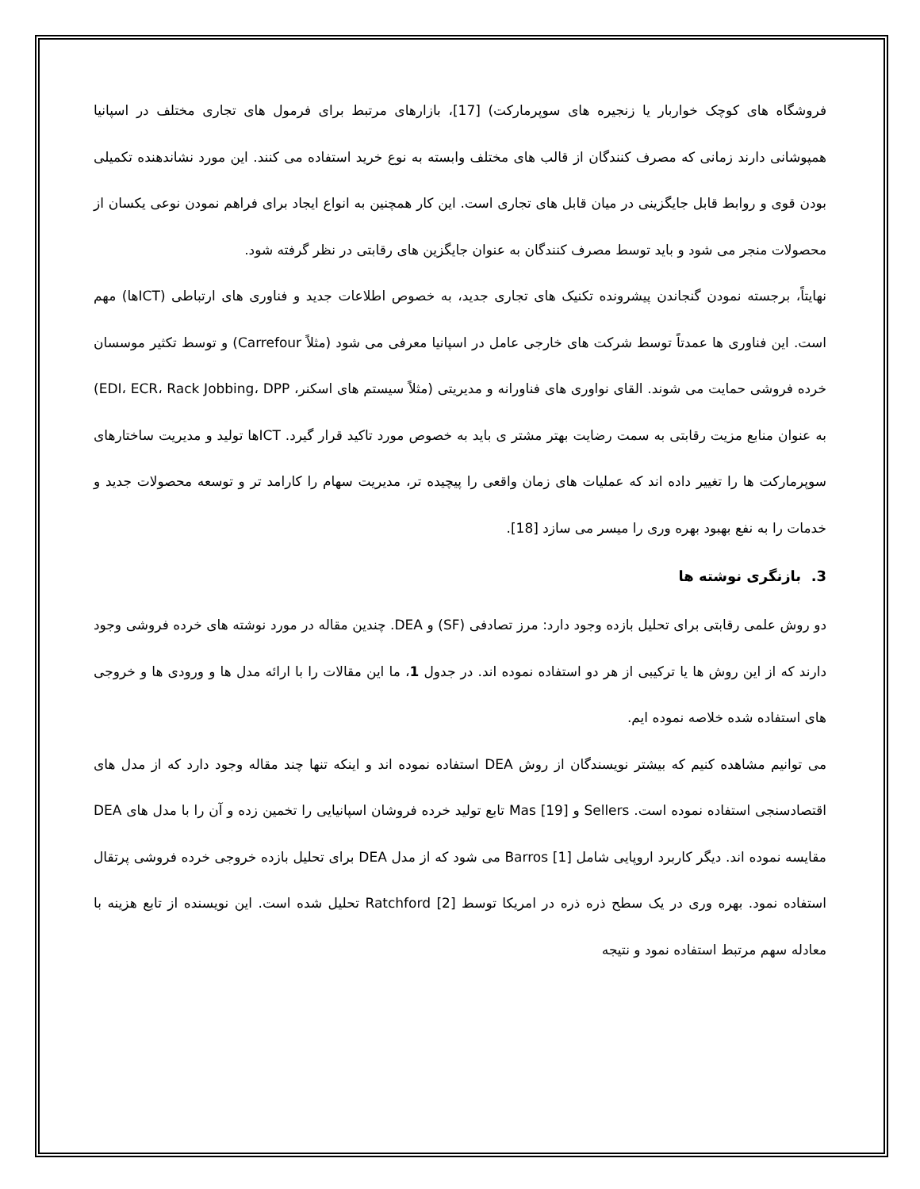فروشگاه های کوچک خواربار یا زنجیره های سوپرمارکت) [17]، بازارهای مرتبط برای فرمول های تجاری مختلف در اسپانیا همپوشانی دارند زمانی که مصرف کنندگان از قالب های مختلف وابسته به نوع خرید استفاده می کنند. این مورد نشاندهنده تکمیلی بودن قوی و روابط قابل جایگزینی در میان قابل های تجاری است. این کار همچنین به انواع ایجاد برای فراهم نمودن نوعی یکسان از محصولات منجر می شود و باید توسط مصرف کنندگان به عنوان جایگزین های رقابتی در نظر گرفته شود.
نهایتاً، برجسته نمودن گنجاندن پیشرونده تکنیک های تجاری جدید، به خصوص اطلاعات جدید و فناوری های ارتباطی (ICTها) مهم است. این فناوری ها عمدتاً توسط شرکت های خارجی عامل در اسپانیا معرفی می شود (مثلاً Carrefour) و توسط تکثیر موسسان خرده فروشی حمایت می شوند. القای نواوری های فناورانه و مدیریتی (مثلاً سیستم های اسکنر، EDI، ECR، Rack Jobbing، DPP) به عنوان منابع مزیت رقابتی به سمت رضایت بهتر مشتر ی باید به خصوص مورد تاکید قرار گیرد. ICTها تولید و مدیریت ساختارهای سوپرمارکت ها را تغییر داده اند که عملیات های زمان واقعی را پیچیده تر، مدیریت سهام را کارامد تر و توسعه محصولات جدید و خدمات را به نفع بهبود بهره وری را میسر می سازد [18].
3. بازنگری نوشته ها
دو روش علمی رقابتی برای تحلیل بازده وجود دارد: مرز تصادفی (SF) و DEA. چندین مقاله در مورد نوشته های خرده فروشی وجود دارند که از این روش ها یا ترکیبی از هر دو استفاده نموده اند. در جدول 1، ما این مقالات را با ارائه مدل ها و ورودی ها و خروجی های استفاده شده خلاصه نموده ایم.
می توانیم مشاهده کنیم که بیشتر نویسندگان از روش DEA استفاده نموده اند و اینکه تنها چند مقاله وجود دارد که از مدل های اقتصادسنجی استفاده نموده است. Sellers و Mas [19] تابع تولید خرده فروشان اسپانیایی را تخمین زده و آن را با مدل های DEA مقایسه نموده اند. دیگر کاربرد اروپایی شامل Barros [1] می شود که از مدل DEA برای تحلیل بازده خروجی خرده فروشی پرتقال استفاده نمود. بهره وری در یک سطح ذره ذره در امریکا توسط Ratchford [2] تحلیل شده است. این نویسنده از تابع هزینه با معادله سهم مرتبط استفاده نمود و نتیجه